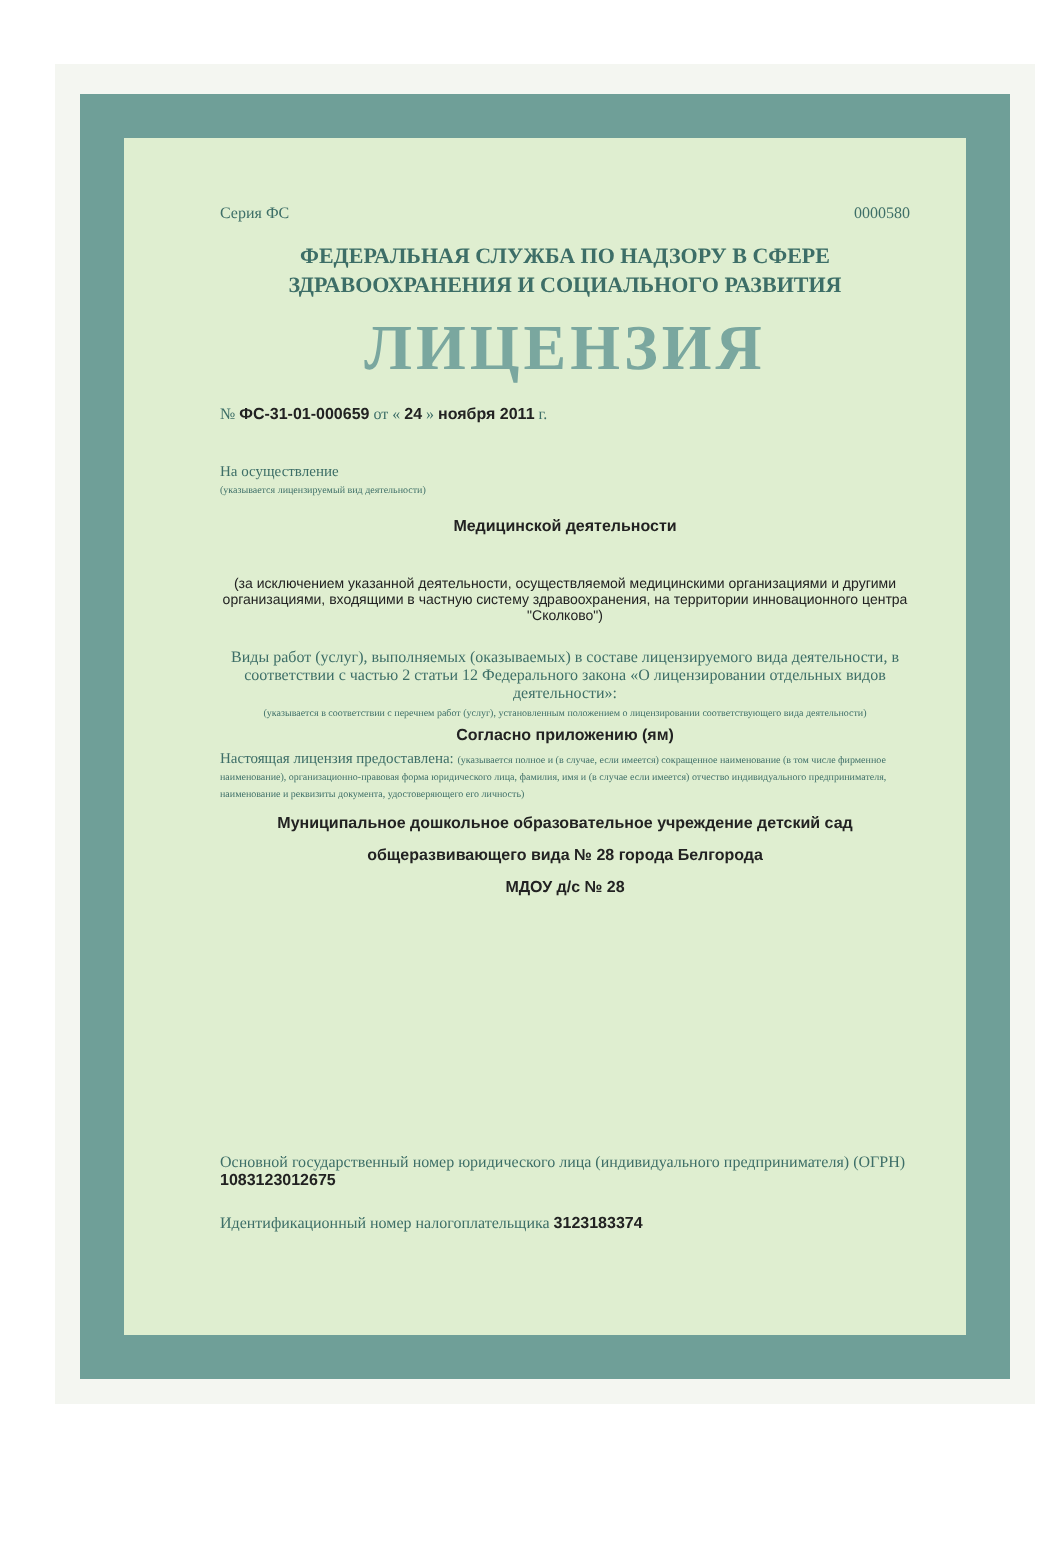Серия ФС 0000580
ФЕДЕРАЛЬНАЯ СЛУЖБА ПО НАДЗОРУ В СФЕРЕ
ЗДРАВООХРАНЕНИЯ И СОЦИАЛЬНОГО РАЗВИТИЯ
ЛИЦЕНЗИЯ
№ ФС-31-01-000659 от « 24 » ноября 2011 г.
На осуществление
(указывается лицензируемый вид деятельности)
Медицинской деятельности
(за исключением указанной деятельности, осуществляемой медицинскими организациями и другими организациями, входящими в частную систему здравоохранения, на территории инновационного центра "Сколково")
Виды работ (услуг), выполняемых (оказываемых) в составе лицензируемого вида деятельности, в соответствии с частью 2 статьи 12 Федерального закона «О лицензировании отдельных видов деятельности»:
(указывается в соответствии с перечнем работ (услуг), установленным положением о лицензировании соответствующего вида деятельности)
Согласно приложению (ям)
Настоящая лицензия предоставлена: (указывается полное и (в случае, если имеется) сокращенное наименование (в том числе фирменное наименование), организационно-правовая форма юридического лица, фамилия, имя и (в случае если имеется) отчество индивидуального предпринимателя, наименование и реквизиты документа, удостоверяющего его личность)
Муниципальное дошкольное образовательное учреждение детский сад
общеразвивающего вида № 28 города Белгорода
МДОУ д/с № 28
Основной государственный номер юридического лица (индивидуального предпринимателя) (ОГРН) 1083123012675
Идентификационный номер налогоплательщика 3123183374